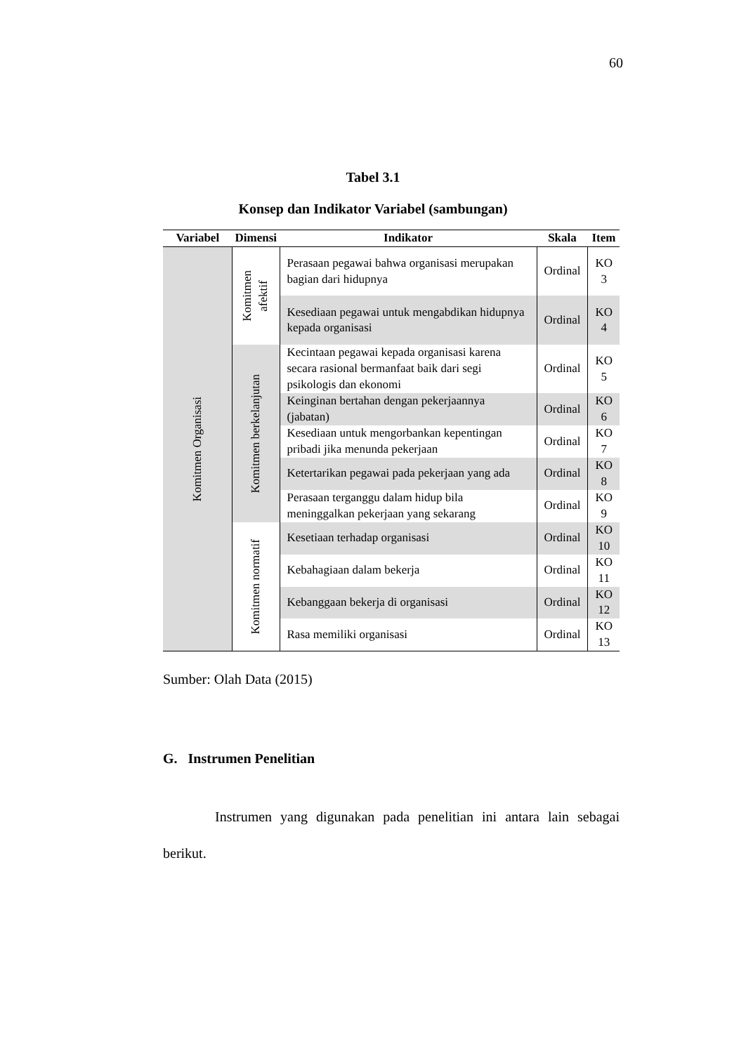60
Tabel 3.1
Konsep dan Indikator Variabel (sambungan)
| Variabel | Dimensi | Indikator | Skala | Item |
| --- | --- | --- | --- | --- |
| Komitmen Organisasi | Komitmen afektif | Perasaan pegawai bahwa organisasi merupakan bagian dari hidupnya | Ordinal | KO 3 |
| | | Kesediaan pegawai untuk mengabdikan hidupnya kepada organisasi | Ordinal | KO 4 |
| | Komitmen berkelanjutan | Kecintaan pegawai kepada organisasi karena secara rasional bermanfaat baik dari segi psikologis dan ekonomi | Ordinal | KO 5 |
| | | Keinginan bertahan dengan pekerjaannya (jabatan) | Ordinal | KO 6 |
| | | Kesediaan untuk mengorbankan kepentingan pribadi jika menunda pekerjaan | Ordinal | KO 7 |
| | | Ketertarikan pegawai pada pekerjaan yang ada | Ordinal | KO 8 |
| | | Perasaan terganggu dalam hidup bila meninggalkan pekerjaan yang sekarang | Ordinal | KO 9 |
| | Komitmen normatif | Kesetiaan terhadap organisasi | Ordinal | KO 10 |
| | | Kebahagiaan dalam bekerja | Ordinal | KO 11 |
| | | Kebanggaan bekerja di organisasi | Ordinal | KO 12 |
| | | Rasa memiliki organisasi | Ordinal | KO 13 |
Sumber: Olah Data (2015)
G. Instrumen Penelitian
Instrumen yang digunakan pada penelitian ini antara lain sebagai berikut.